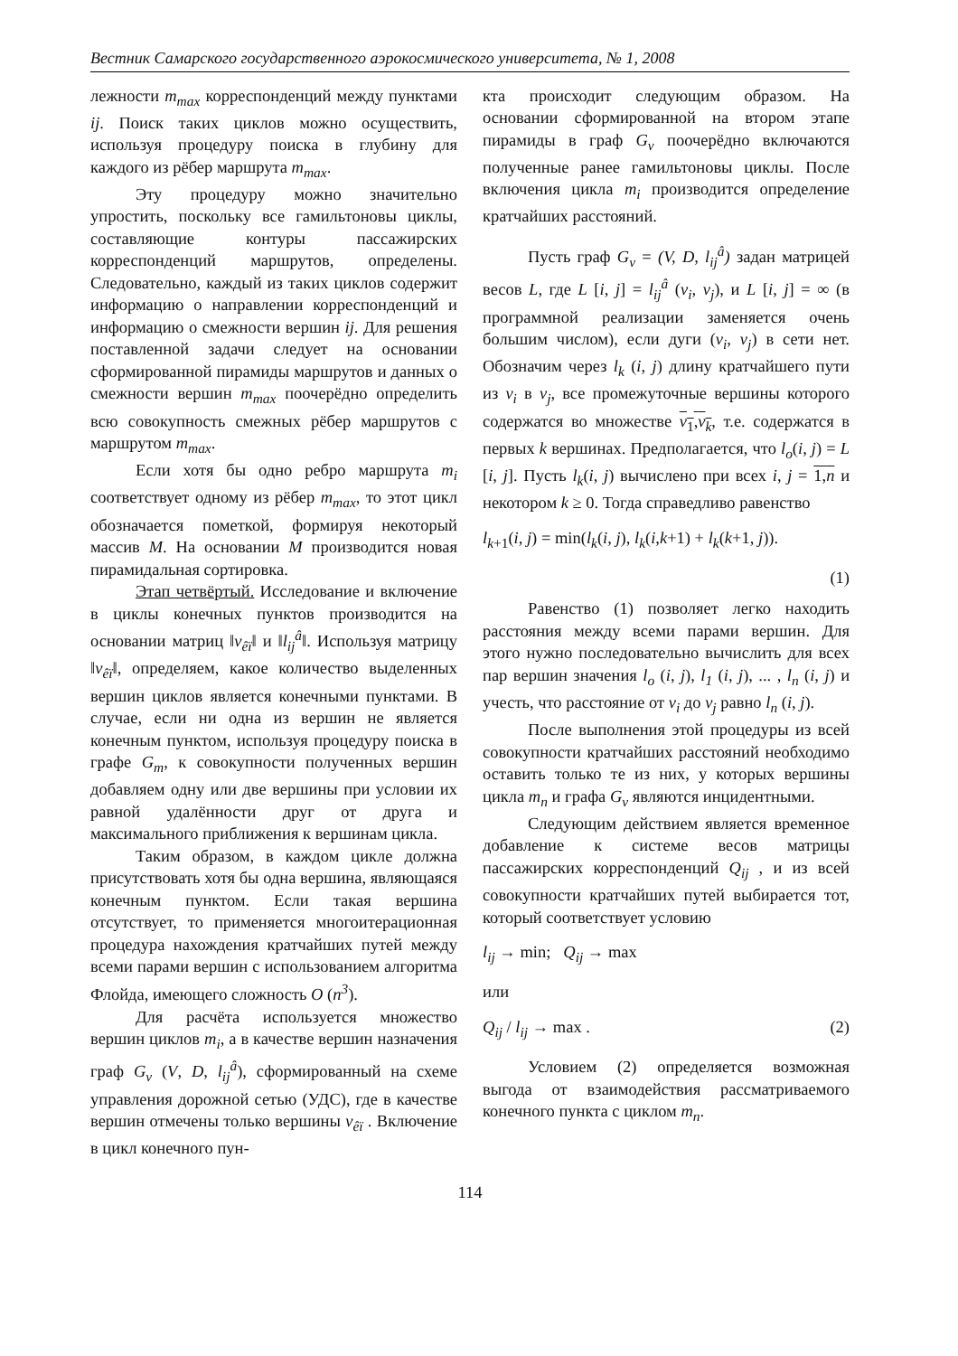Вестник Самарского государственного аэрокосмического университета, № 1, 2008
лежности m<sub>max</sub> корреспонденций между пунктами ij. Поиск таких циклов можно осуществить, используя процедуру поиска в глубину для каждого из рёбер маршрута m<sub>max</sub>.
Эту процедуру можно значительно упростить, поскольку все гамильтоновы циклы, составляющие контуры пассажирских корреспонденций маршрутов, определены. Следовательно, каждый из таких циклов содержит информацию о направлении корреспонденций и информацию о смежности вершин ij. Для решения поставленной задачи следует на основании сформированной пирамиды маршрутов и данных о смежности вершин m<sub>max</sub> поочерёдно определить всю совокупность смежных рёбер маршрутов с маршрутом m<sub>max</sub>.
Если хотя бы одно ребро маршрута m<sub>i</sub> соответствует одному из рёбер m<sub>max</sub>, то этот цикл обозначается пометкой, формируя некоторый массив M. На основании M производится новая пирамидальная сортировка.
Этап четвёртый. Исследование и включение в циклы конечных пунктов производится на основании матриц ‖v<sub>êï</sub>‖ и ‖l<sub>ij</sub><sup>â</sup>‖. Используя матрицу ‖v<sub>êï</sub>‖, определяем, какое количество выделенных вершин циклов является конечными пунктами. В случае, если ни одна из вершин не является конечным пунктом, используя процедуру поиска в графе G<sub>m</sub>, к совокупности полученных вершин добавляем одну или две вершины при условии их равной удалённости друг от друга и максимального приближения к вершинам цикла.
Таким образом, в каждом цикле должна присутствовать хотя бы одна вершина, являющаяся конечным пунктом. Если такая вершина отсутствует, то применяется многоитерационная процедура нахождения кратчайших путей между всеми парами вершин с использованием алгоритма Флойда, имеющего сложность O (n<sup>3</sup>).
Для расчёта используется множество вершин циклов m<sub>i</sub>, а в качестве вершин назначения граф G<sub>v</sub> (V, D, l<sub>ij</sub><sup>â</sup>), сформированный на схеме управления дорожной сетью (УДС), где в качестве вершин отмечены только вершины v<sub>êï</sub> . Включение в цикл конечного пун-
кта происходит следующим образом. На основании сформированной на втором этапе пирамиды в граф G<sub>v</sub> поочерёдно включаются полученные ранее гамильтоновы циклы. После включения цикла m<sub>i</sub> производится определение кратчайших расстояний.
Пусть граф G<sub>v</sub> = (V, D, l<sub>ij</sub><sup>â</sup>) задан матрицей весов L, где L [i, j] = l<sub>ij</sub><sup>â</sup> (v<sub>i</sub>, v<sub>j</sub>), и L [i, j] = ∞ (в программной реализации заменяется очень большим числом), если дуги (v<sub>i</sub>, v<sub>j</sub>) в сети нет. Обозначим через l<sub>k</sub> (i, j) длину кратчайшего пути из v<sub>i</sub> в v<sub>j</sub>, все промежуточные вершины которого содержатся во множестве v<sub>1</sub>,v<sub>k</sub>, т.е. содержатся в первых k вершинах. Предполагается, что l<sub>o</sub>(i, j) = L [i, j]. Пусть l<sub>k</sub>(i, j) вычислено при всех i, j = 1,n и некотором k ≥ 0. Тогда справедливо равенство
l<sub>k+1</sub>(i, j) = min(l<sub>k</sub>(i, j), l<sub>k</sub>(i,k+1) + l<sub>k</sub>(k+1, j)).
(1)
Равенство (1) позволяет легко находить расстояния между всеми парами вершин. Для этого нужно последовательно вычислить для всех пар вершин значения l<sub>o</sub> (i, j), l<sub>1</sub> (i, j), ... , l<sub>n</sub> (i, j) и учесть, что расстояние от v<sub>i</sub> до v<sub>j</sub> равно l<sub>n</sub> (i, j).
После выполнения этой процедуры из всей совокупности кратчайших расстояний необходимо оставить только те из них, у которых вершины цикла m<sub>n</sub> и графа G<sub>v</sub> являются инцидентными.
Следующим действием является временное добавление к системе весов матрицы пассажирских корреспонденций Q<sub>ij</sub> , и из всей совокупности кратчайших путей выбирается тот, который соответствует условию
l<sub>ij</sub> → min; Q<sub>ij</sub> → max
или
Q<sub>ij</sub> / l<sub>ij</sub> → max . (2)
Условием (2) определяется возможная выгода от взаимодействия рассматриваемого конечного пункта с циклом m<sub>n</sub>.
114